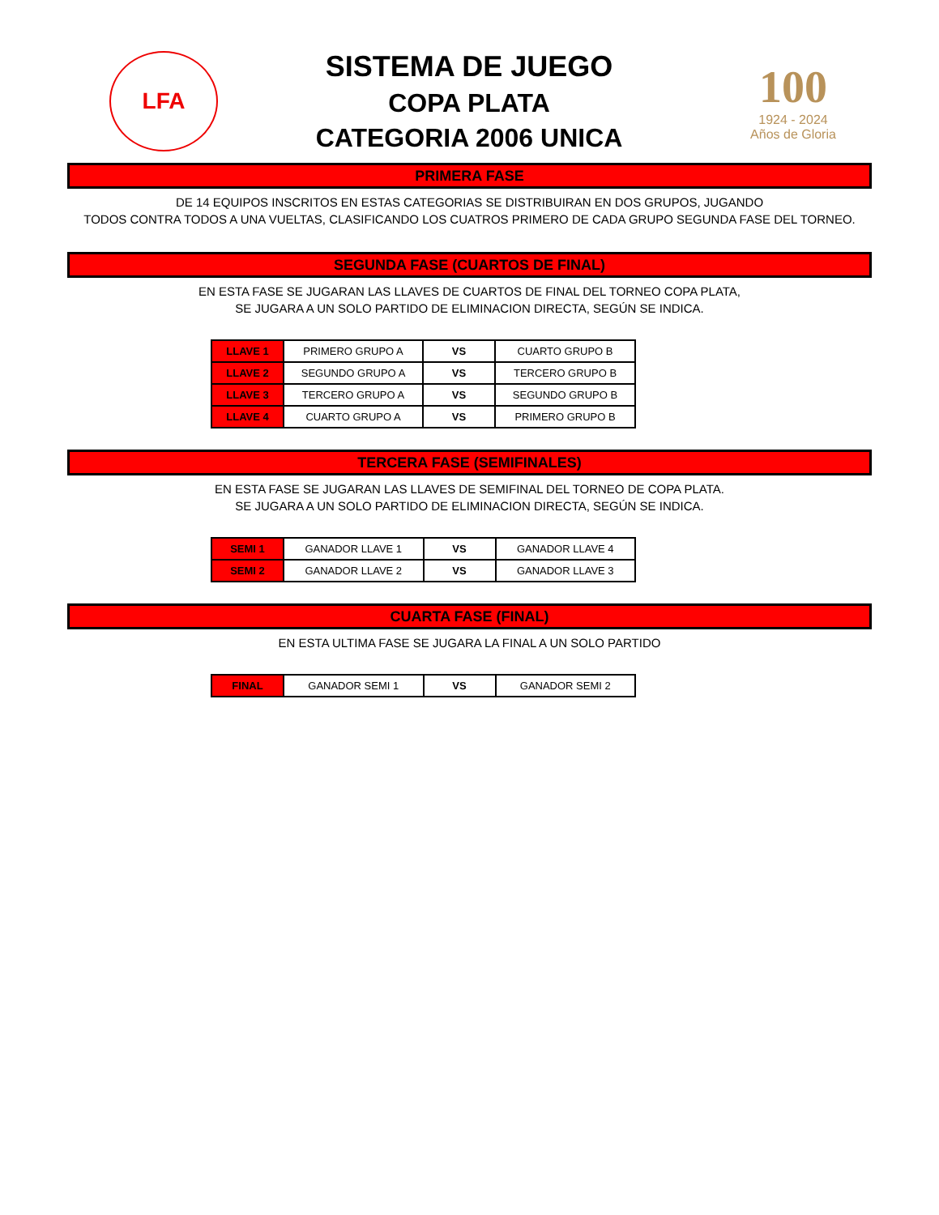LFA
SISTEMA DE JUEGO
COPA PLATA
CATEGORIA 2006 UNICA
100
1924 - 2024
Años de Gloria
PRIMERA FASE
DE 14 EQUIPOS INSCRITOS EN ESTAS CATEGORIAS SE DISTRIBUIRAN EN DOS GRUPOS, JUGANDO
TODOS CONTRA TODOS A UNA VUELTAS, CLASIFICANDO LOS CUATROS PRIMERO DE CADA GRUPO SEGUNDA FASE DEL TORNEO.
SEGUNDA FASE (CUARTOS DE FINAL)
EN ESTA FASE SE JUGARAN LAS LLAVES DE CUARTOS DE FINAL DEL TORNEO COPA PLATA,
SE JUGARA A UN SOLO PARTIDO DE ELIMINACION DIRECTA, SEGÚN SE INDICA.
| LLAVE 1 | PRIMERO GRUPO A | VS | CUARTO GRUPO B |
| LLAVE 2 | SEGUNDO GRUPO A | VS | TERCERO GRUPO B |
| LLAVE 3 | TERCERO GRUPO A | VS | SEGUNDO GRUPO B |
| LLAVE 4 | CUARTO GRUPO A | VS | PRIMERO GRUPO B |
TERCERA FASE (SEMIFINALES)
EN ESTA FASE SE JUGARAN LAS LLAVES DE SEMIFINAL DEL TORNEO DE COPA PLATA.
SE JUGARA A UN SOLO PARTIDO DE ELIMINACION DIRECTA, SEGÚN SE INDICA.
| SEMI 1 | GANADOR LLAVE 1 | VS | GANADOR LLAVE 4 |
| SEMI 2 | GANADOR LLAVE 2 | VS | GANADOR LLAVE 3 |
CUARTA FASE (FINAL)
EN ESTA ULTIMA FASE SE JUGARA LA FINAL A UN SOLO PARTIDO
| FINAL | GANADOR SEMI 1 | VS | GANADOR SEMI 2 |